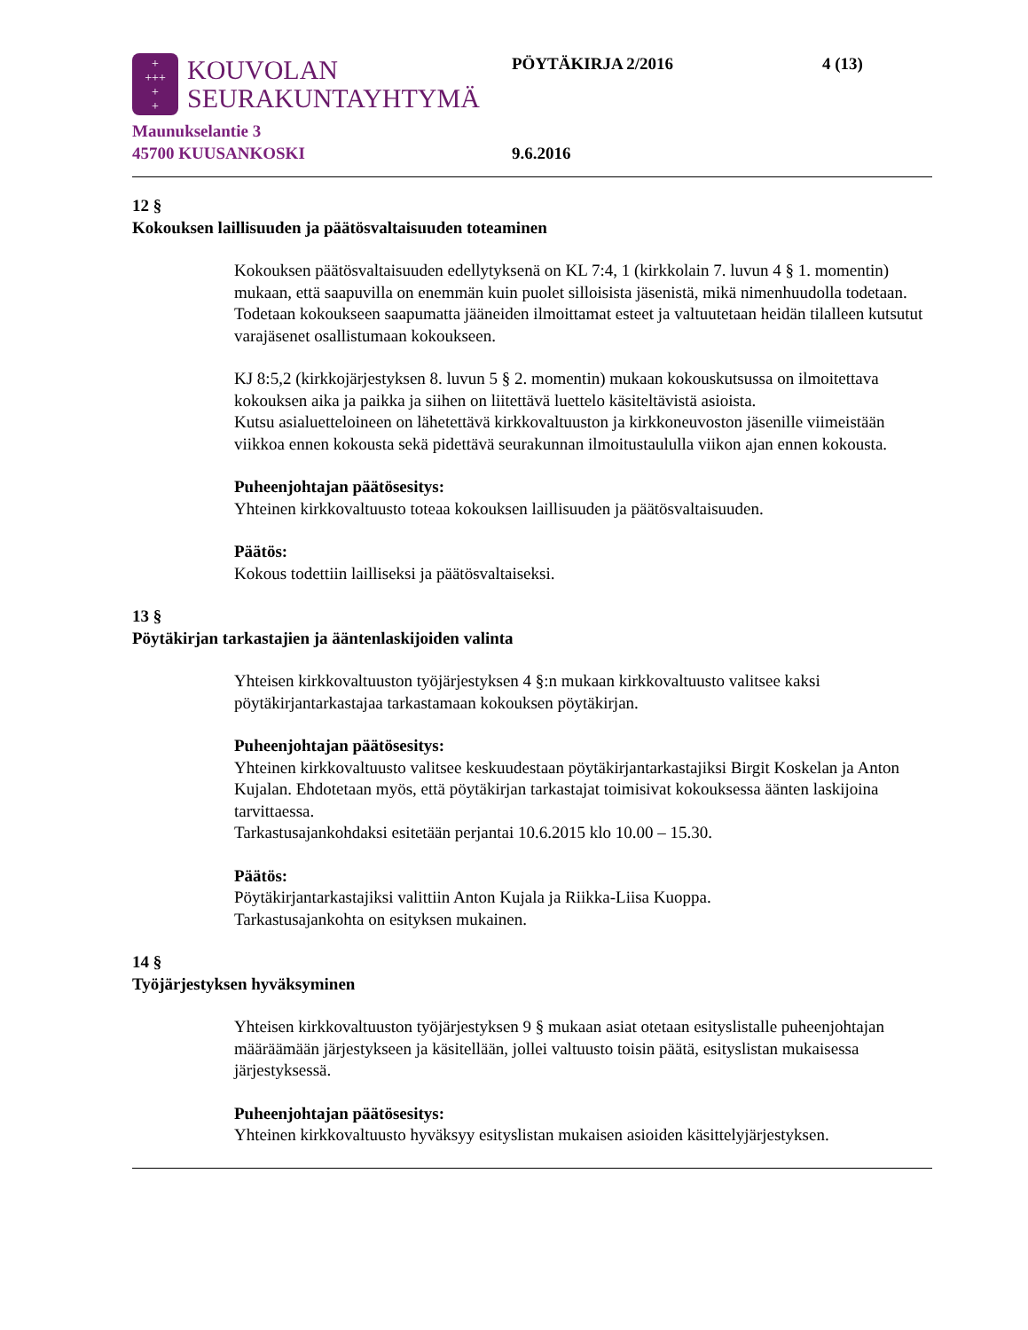+
+++
+
+
KOUVOLAN
SEURAKUNTAYHTYMÄ
Maunukselantie 3
45700 KUUSANKOSKI
PÖYTÄKIRJA 2/2016
9.6.2016
4 (13)
12 §
Kokouksen laillisuuden ja päätösvaltaisuuden toteaminen
Kokouksen päätösvaltaisuuden edellytyksenä on KL 7:4, 1 (kirkkolain 7. luvun 4 § 1. momentin) mukaan, että saapuvilla on enemmän kuin puolet silloisista jäsenistä, mikä nimenhuudolla todetaan.
Todetaan kokoukseen saapumatta jääneiden ilmoittamat esteet ja valtuutetaan heidän tilalleen kutsutut varajäsenet osallistumaan kokoukseen.
KJ 8:5,2 (kirkkojärjestyksen 8. luvun 5 § 2. momentin) mukaan kokouskutsussa on ilmoitettava kokouksen aika ja paikka ja siihen on liitettävä luettelo käsiteltävistä asioista.
Kutsu asialuetteloineen on lähetettävä kirkkovaltuuston ja kirkkoneuvoston jäsenille viimeistään viikkoa ennen kokousta sekä pidettävä seurakunnan ilmoitustaululla viikon ajan ennen kokousta.
Puheenjohtajan päätösesitys:
Yhteinen kirkkovaltuusto toteaa kokouksen laillisuuden ja päätösvaltaisuuden.
Päätös:
Kokous todettiin lailliseksi ja päätösvaltaiseksi.
13 §
Pöytäkirjan tarkastajien ja ääntenlaskijoiden valinta
Yhteisen kirkkovaltuuston työjärjestyksen 4 §:n mukaan kirkkovaltuusto valitsee kaksi pöytäkirjantarkastajaa tarkastamaan kokouksen pöytäkirjan.
Puheenjohtajan päätösesitys:
Yhteinen kirkkovaltuusto valitsee keskuudestaan pöytäkirjantarkastajiksi Birgit Koskelan ja Anton Kujalan. Ehdotetaan myös, että pöytäkirjan tarkastajat toimisivat kokouksessa äänten laskijoina tarvittaessa.
Tarkastusajankohdaksi esitetään perjantai 10.6.2015 klo 10.00 – 15.30.
Päätös:
Pöytäkirjantarkastajiksi valittiin Anton Kujala ja Riikka-Liisa Kuoppa.
Tarkastusajankohta on esityksen mukainen.
14 §
Työjärjestyksen hyväksyminen
Yhteisen kirkkovaltuuston työjärjestyksen 9 § mukaan asiat otetaan esityslistalle puheenjohtajan määräämään järjestykseen ja käsitellään, jollei valtuusto toisin päätä, esityslistan mukaisessa järjestyksessä.
Puheenjohtajan päätösesitys:
Yhteinen kirkkovaltuusto hyväksyy esityslistan mukaisen asioiden käsittelyjärjestyksen.